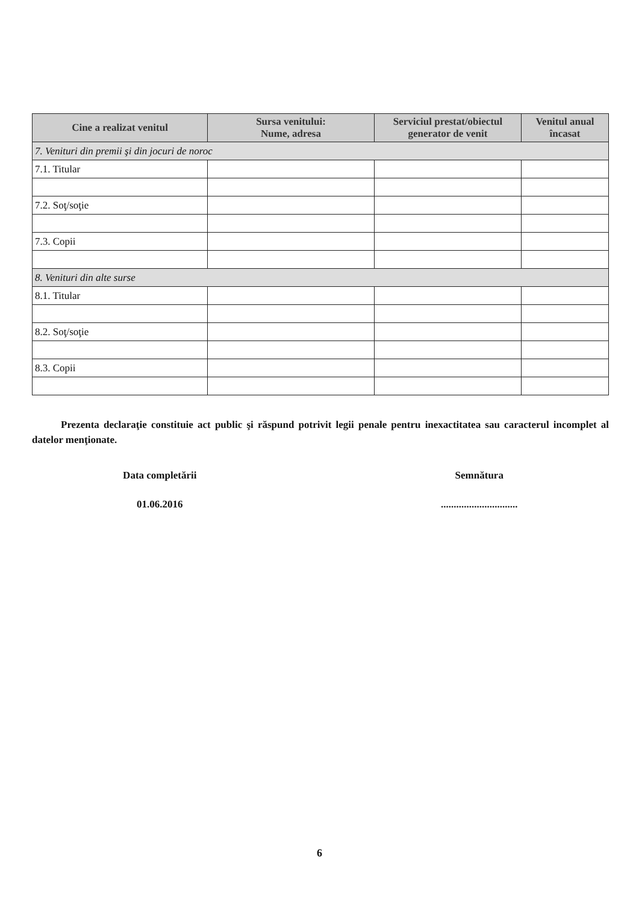| Cine a realizat venitul | Sursa venitului: Nume, adresa | Serviciul prestat/obiectul generator de venit | Venitul anual încasat |
| --- | --- | --- | --- |
| 7. Venituri din premii şi din jocuri de noroc | | | |
| 7.1. Titular | | | |
| 7.2. Soţ/soţie | | | |
| 7.3. Copii | | | |
| 8. Venituri din alte surse | | | |
| 8.1. Titular | | | |
| 8.2. Soţ/soţie | | | |
| 8.3. Copii | | | |
Prezenta declaraţie constituie act public şi răspund potrivit legii penale pentru inexactitatea sau caracterul incomplet al datelor menţionate.
Data completării
01.06.2016
Semnătura
..............................
6